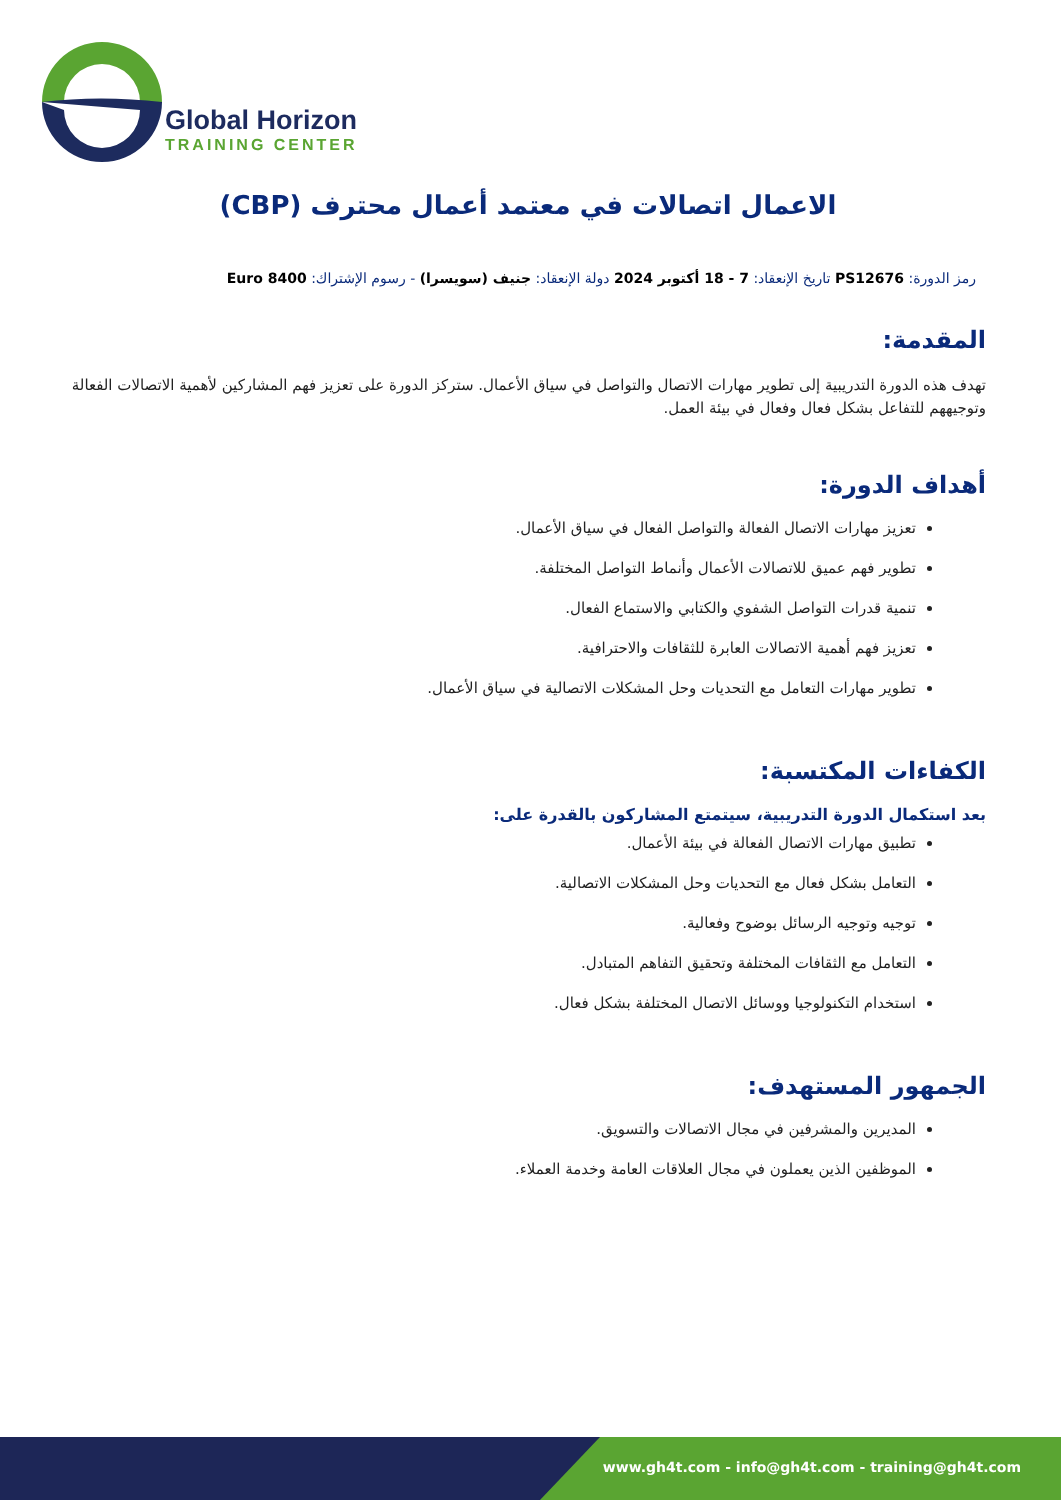Global Horizon
TRAINING CENTER
الاعمال اتصالات في معتمد أعمال محترف (CBP)
رمز الدورة: PS12676 تاريخ الإنعقاد: 7 - 18 أكتوبر 2024 دولة الإنعقاد: جنيف (سويسرا) - رسوم الإشتراك: 8400 Euro
المقدمة:
تهدف هذه الدورة التدريبية إلى تطوير مهارات الاتصال والتواصل في سياق الأعمال. ستركز الدورة على تعزيز فهم المشاركين لأهمية الاتصالات الفعالة وتوجيههم للتفاعل بشكل فعال وفعال في بيئة العمل.
أهداف الدورة:
تعزيز مهارات الاتصال الفعالة والتواصل الفعال في سياق الأعمال.
تطوير فهم عميق للاتصالات الأعمال وأنماط التواصل المختلفة.
تنمية قدرات التواصل الشفوي والكتابي والاستماع الفعال.
تعزيز فهم أهمية الاتصالات العابرة للثقافات والاحترافية.
تطوير مهارات التعامل مع التحديات وحل المشكلات الاتصالية في سياق الأعمال.
الكفاءات المكتسبة:
بعد استكمال الدورة التدريبية، سيتمتع المشاركون بالقدرة على:
تطبيق مهارات الاتصال الفعالة في بيئة الأعمال.
التعامل بشكل فعال مع التحديات وحل المشكلات الاتصالية.
توجيه وتوجيه الرسائل بوضوح وفعالية.
التعامل مع الثقافات المختلفة وتحقيق التفاهم المتبادل.
استخدام التكنولوجيا ووسائل الاتصال المختلفة بشكل فعال.
الجمهور المستهدف:
المديرين والمشرفين في مجال الاتصالات والتسويق.
الموظفين الذين يعملون في مجال العلاقات العامة وخدمة العملاء.
www.gh4t.com - info@gh4t.com - training@gh4t.com